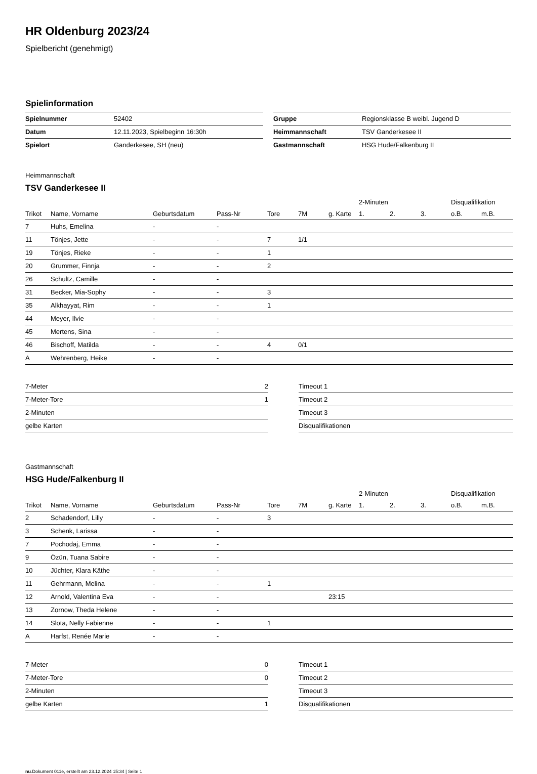HR Oldenburg 2023/24
Spielbericht (genehmigt)
Spielinformation
| Spielnummer | 52402 |
| Datum | 12.11.2023, Spielbeginn 16:30h |
| Spielort | Ganderkesee, SH (neu) |
| Gruppe | Regionsklasse B weibl. Jugend D |
| Heimmannschaft | TSV Ganderkesee II |
| Gastmannschaft | HSG Hude/Falkenburg II |
Heimmannschaft
TSV Ganderkesee II
| | | | | | | | 2-Minuten | | | Disqualifikation | |
| --- | --- | --- | --- | --- | --- | --- | --- | --- | --- | --- | --- |
| Trikot | Name, Vorname | Geburtsdatum | Pass-Nr | Tore | 7M | g. Karte | 1. | 2. | 3. | o.B. | m.B. |
| 7 | Huhs, Emelina | - | - | | | | | | | | |
| 11 | Tönjes, Jette | - | - | 7 | 1/1 | | | | | | |
| 19 | Tönjes, Rieke | - | - | 1 | | | | | | | |
| 20 | Grummer, Finnja | - | - | 2 | | | | | | | |
| 26 | Schultz, Camille | - | - | | | | | | | | |
| 31 | Becker, Mia-Sophy | - | - | 3 | | | | | | | |
| 35 | Alkhayyat, Rim | - | - | 1 | | | | | | | |
| 44 | Meyer, Ilvie | - | - | | | | | | | | |
| 45 | Mertens, Sina | - | - | | | | | | | | |
| 46 | Bischoff, Matilda | - | - | 4 | 0/1 | | | | | | |
| A | Wehrenberg, Heike | - | - | | | | | | | | |
| 7-Meter | 2 |
| 7-Meter-Tore | 1 |
| 2-Minuten | |
| gelbe Karten | |
| Timeout 1 |
| Timeout 2 |
| Timeout 3 |
| Disqualifikationen |
Gastmannschaft
HSG Hude/Falkenburg II
| | | | | | | | 2-Minuten | | | Disqualifikation | |
| --- | --- | --- | --- | --- | --- | --- | --- | --- | --- | --- | --- |
| Trikot | Name, Vorname | Geburtsdatum | Pass-Nr | Tore | 7M | g. Karte | 1. | 2. | 3. | o.B. | m.B. |
| 2 | Schadendorf, Lilly | - | - | 3 | | | | | | | |
| 3 | Schenk, Larissa | - | - | | | | | | | | |
| 7 | Pochodaj, Emma | - | - | | | | | | | | |
| 9 | Özün, Tuana Sabire | - | - | | | | | | | | |
| 10 | Jüchter, Klara Käthe | - | - | | | | | | | | |
| 11 | Gehrmann, Melina | - | - | 1 | | | | | | | |
| 12 | Arnold, Valentina Eva | - | - | | | 23:15 | | | | | |
| 13 | Zornow, Theda Helene | - | - | | | | | | | | |
| 14 | Slota, Nelly Fabienne | - | - | 1 | | | | | | | |
| A | Harfst, Renée Marie | - | - | | | | | | | | |
| 7-Meter | 0 |
| 7-Meter-Tore | 0 |
| 2-Minuten | |
| gelbe Karten | 1 |
| Timeout 1 |
| Timeout 2 |
| Timeout 3 |
| Disqualifikationen |
nu.Dokument 011e, erstellt am 23.12.2024 15:34 | Seite 1